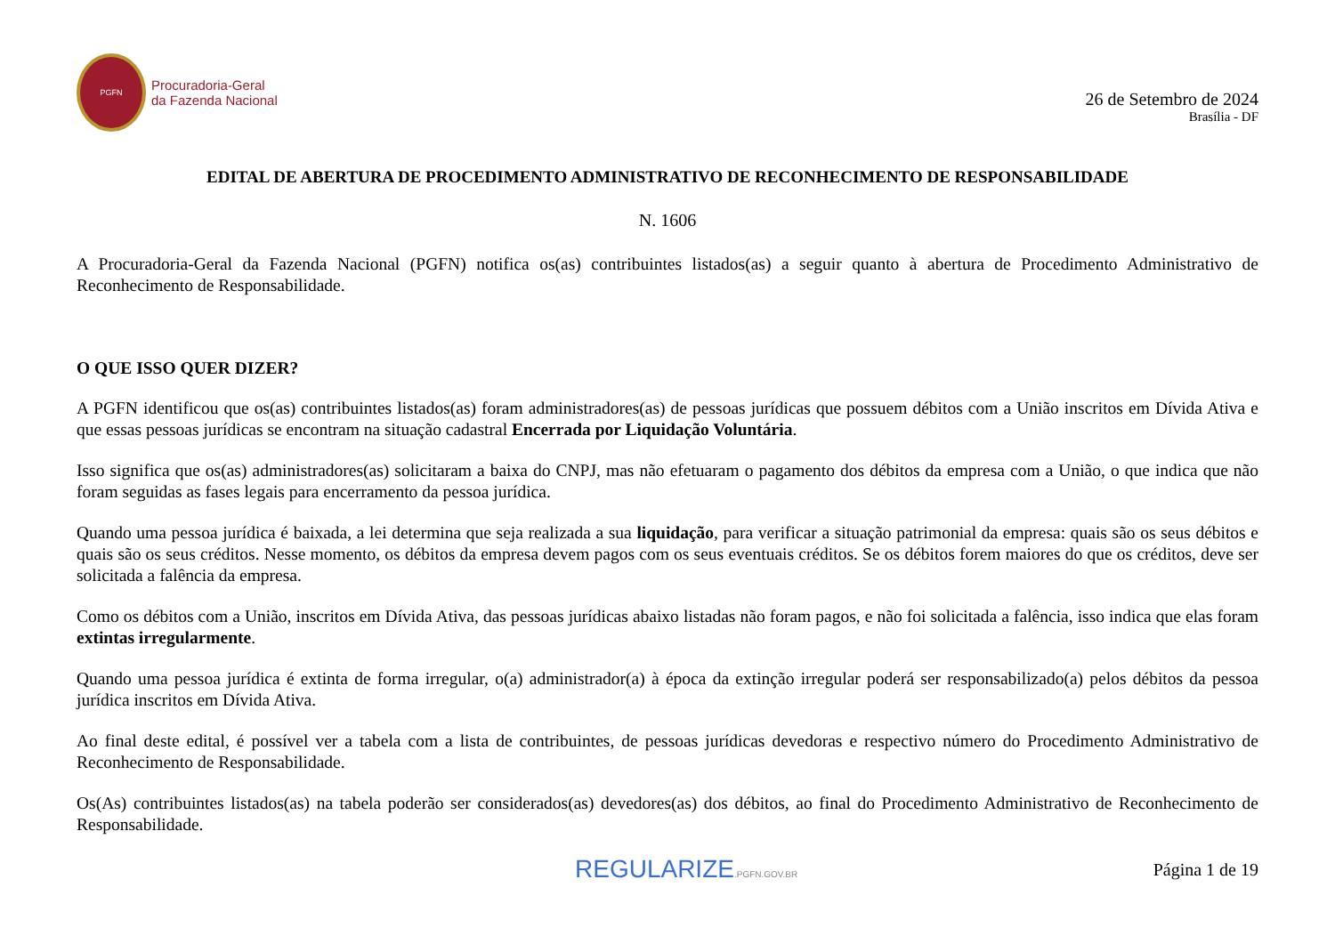PGFN
Procuradoria-Geral
da Fazenda Nacional
26 de Setembro de 2024
Brasília - DF
EDITAL DE ABERTURA DE PROCEDIMENTO ADMINISTRATIVO DE RECONHECIMENTO DE RESPONSABILIDADE
N. 1606
A Procuradoria-Geral da Fazenda Nacional (PGFN) notifica os(as) contribuintes listados(as) a seguir quanto à abertura de Procedimento Administrativo de Reconhecimento de Responsabilidade.
O QUE ISSO QUER DIZER?
A PGFN identificou que os(as) contribuintes listados(as) foram administradores(as) de pessoas jurídicas que possuem débitos com a União inscritos em Dívida Ativa e que essas pessoas jurídicas se encontram na situação cadastral Encerrada por Liquidação Voluntária.
Isso significa que os(as) administradores(as) solicitaram a baixa do CNPJ, mas não efetuaram o pagamento dos débitos da empresa com a União, o que indica que não foram seguidas as fases legais para encerramento da pessoa jurídica.
Quando uma pessoa jurídica é baixada, a lei determina que seja realizada a sua liquidação, para verificar a situação patrimonial da empresa: quais são os seus débitos e quais são os seus créditos. Nesse momento, os débitos da empresa devem pagos com os seus eventuais créditos. Se os débitos forem maiores do que os créditos, deve ser solicitada a falência da empresa.
Como os débitos com a União, inscritos em Dívida Ativa, das pessoas jurídicas abaixo listadas não foram pagos, e não foi solicitada a falência, isso indica que elas foram extintas irregularmente.
Quando uma pessoa jurídica é extinta de forma irregular, o(a) administrador(a) à época da extinção irregular poderá ser responsabilizado(a) pelos débitos da pessoa jurídica inscritos em Dívida Ativa.
Ao final deste edital, é possível ver a tabela com a lista de contribuintes, de pessoas jurídicas devedoras e respectivo número do Procedimento Administrativo de Reconhecimento de Responsabilidade.
Os(As) contribuintes listados(as) na tabela poderão ser considerados(as) devedores(as) dos débitos, ao final do Procedimento Administrativo de Reconhecimento de Responsabilidade.
REGULARIZE.PGFN.GOV.BR
Página 1 de 19